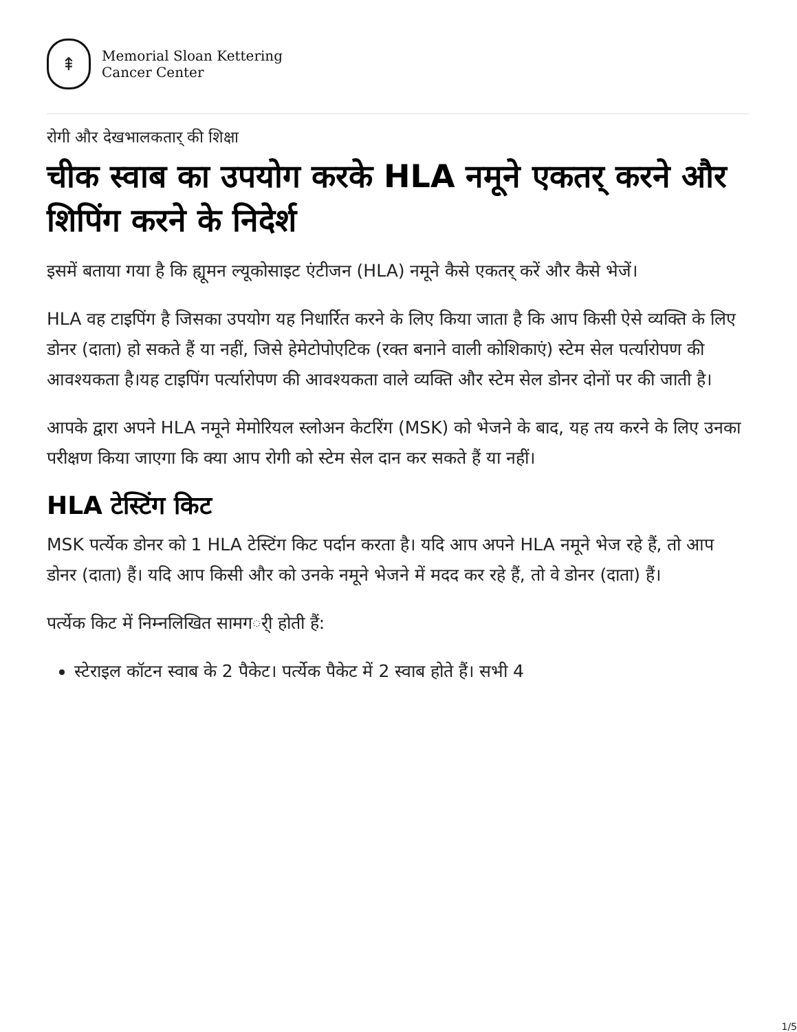⇞
Memorial Sloan Kettering
Cancer Center
रोगी और देखभालकतार् की शिक्षा
चीक स्वाब का उपयोग करके HLA नमूने एकतर् करने और शिपिंग करने के निदेर्श
इसमें बताया गया है कि ह्यूमन ल्यूकोसाइट एंटीजन (HLA) नमूने कैसे एकतर् करें और कैसे भेजें।
HLA वह टाइपिंग है जिसका उपयोग यह निधार्रित करने के लिए किया जाता है कि आप किसी ऐसे व्यक्ति के लिए डोनर (दाता) हो सकते हैं या नहीं, जिसे हेमेटोपोएटिक (रक्त बनाने वाली कोशिकाएं) स्टेम सेल पर्त्यारोपण की आवश्यकता है।यह टाइपिंग पर्त्यारोपण की आवश्यकता वाले व्यक्ति और स्टेम सेल डोनर दोनों पर की जाती है।
आपके द्वारा अपने HLA नमूने मेमोरियल स्लोअन केटरिंग (MSK) को भेजने के बाद, यह तय करने के लिए उनका परीक्षण किया जाएगा कि क्या आप रोगी को स्टेम सेल दान कर सकते हैं या नहीं।
HLA टेस्टिंग किट
MSK पर्त्येक डोनर को 1 HLA टेस्टिंग किट पर्दान करता है। यदि आप अपने HLA नमूने भेज रहे हैं, तो आप डोनर (दाता) हैं। यदि आप किसी और को उनके नमूने भेजने में मदद कर रहे हैं, तो वे डोनर (दाता) हैं।
पर्त्येक किट में निम्नलिखित सामगर्ी होती हैं:
स्टेराइल कॉटन स्वाब के 2 पैकेट। पर्त्येक पैकेट में 2 स्वाब होते हैं। सभी 4
1/5